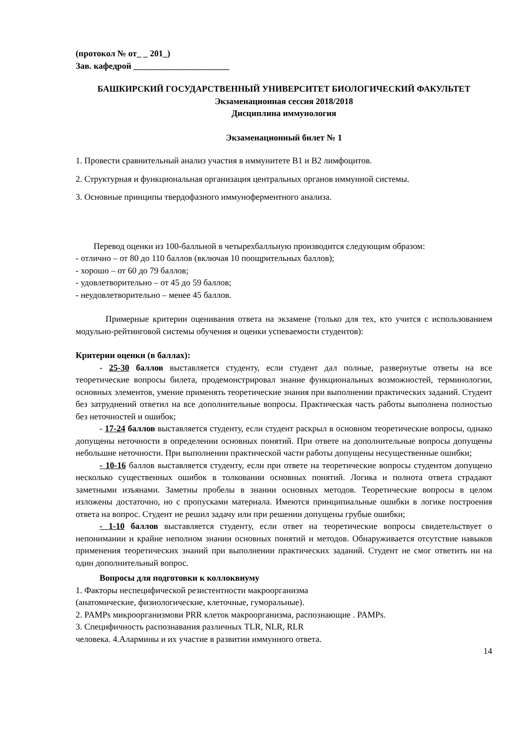(протокол № от_ _ 201_)
Зав. кафедрой ______________________
БАШКИРСКИЙ ГОСУДАРСТВЕННЫЙ УНИВЕРСИТЕТ БИОЛОГИЧЕСКИЙ ФАКУЛЬТЕТ
Экзаменационная сессия 2018/2018
Дисциплина иммунология
Экзаменационный билет № 1
1. Провести сравнительный анализ участия в иммунитете В1 и В2 лимфоцитов.
2. Структурная и функциональная организация центральных органов иммунной системы.
3. Основные принципы твердофазного иммуноферментного анализа.
Перевод оценки из 100-балльной в четырехбалльную производится следующим образом:
- отлично – от 80 до 110 баллов (включая 10 поощрительных баллов);
- хорошо – от 60 до 79 баллов;
- удовлетворительно – от 45 до 59 баллов;
- неудовлетворительно – менее 45 баллов.
Примерные критерии оценивания ответа на экзамене (только для тех, кто учится с использованием модульно-рейтинговой системы обучения и оценки успеваемости студентов):
Критерии оценки (в баллах):
- 25-30 баллов выставляется студенту, если студент дал полные, развернутые ответы на все теоретические вопросы билета, продемонстрировал знание функциональных возможностей, терминологии, основных элементов, умение применять теоретические знания при выполнении практических заданий. Студент без затруднений ответил на все дополнительные вопросы. Практическая часть работы выполнена полностью без неточностей и ошибок;
- 17-24 баллов выставляется студенту, если студент раскрыл в основном теоретические вопросы, однако допущены неточности в определении основных понятий. При ответе на дополнительные вопросы допущены небольшие неточности. При выполнении практической части работы допущены несущественные ошибки;
- 10-16 баллов выставляется студенту, если при ответе на теоретические вопросы студентом допущено несколько существенных ошибок в толковании основных понятий. Логика и полнота ответа страдают заметными изъянами. Заметны пробелы в знании основных методов. Теоретические вопросы в целом изложены достаточно, но с пропусками материала. Имеются принципиальные ошибки в логике построения ответа на вопрос. Студент не решил задачу или при решении допущены грубые ошибки;
- 1-10 баллов выставляется студенту, если ответ на теоретические вопросы свидетельствует о непонимании и крайне неполном знании основных понятий и методов. Обнаруживается отсутствие навыков применения теоретических знаний при выполнении практических заданий. Студент не смог ответить ни на один дополнительный вопрос.
Вопросы для подготовки к коллоквиуму
1. Факторы неспецифической резистентности макроорганизма
(анатомические, физиологические, клеточные, гуморальные).
2. PAMPs микроорганизмови PRR клеток макроорганизма, распознающие . PAMPs.
3. Специфичность распознавания различных TLR, NLR, RLR
человека. 4.Алармины и их участие в развитии иммунного ответа.
14